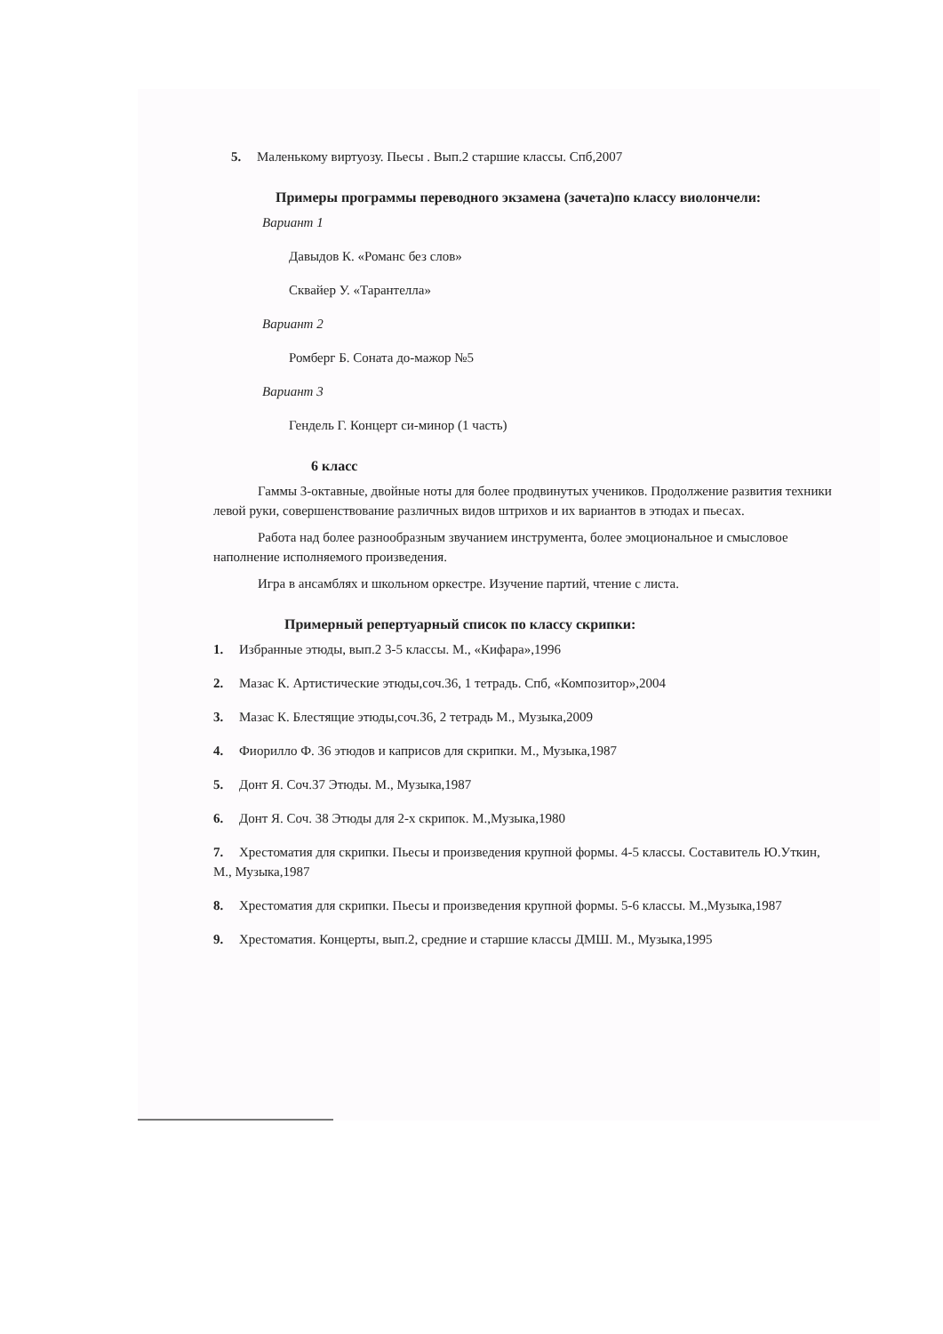5. Маленькому виртуозу. Пьесы . Вып.2 старшие классы. Спб,2007
Примеры программы переводного экзамена (зачета)по классу виолончели:
Вариант 1
Давыдов К. «Романс без слов»
Сквайер У. «Тарантелла»
Вариант 2
Ромберг Б. Соната до-мажор №5
Вариант 3
Гендель Г. Концерт си-минор (1 часть)
6 класс
Гаммы 3-октавные, двойные ноты для более продвинутых учеников. Продолжение развития техники левой руки, совершенствование различных видов штрихов и их вариантов в этюдах и пьесах.
Работа над более разнообразным звучанием инструмента, более эмоциональное и смысловое наполнение исполняемого произведения.
Игра в ансамблях и школьном оркестре. Изучение партий, чтение с листа.
Примерный репертуарный список по классу скрипки:
1. Избранные этюды, вып.2 3-5 классы. М., «Кифара»,1996
2. Мазас К. Артистические этюды,соч.36, 1 тетрадь. Спб, «Композитор»,2004
3. Мазас К. Блестящие этюды,соч.36, 2 тетрадь М., Музыка,2009
4. Фиорилло Ф. 36 этюдов и каприсов для скрипки. М., Музыка,1987
5. Донт Я. Соч.37 Этюды. М., Музыка,1987
6. Донт Я. Соч. 38 Этюды для 2-х скрипок. М.,Музыка,1980
7. Хрестоматия для скрипки. Пьесы и произведения крупной формы. 4-5 классы. Составитель Ю.Уткин, М., Музыка,1987
8. Хрестоматия для скрипки. Пьесы и произведения крупной формы. 5-6 классы. М.,Музыка,1987
9. Хрестоматия. Концерты, вып.2, средние и старшие классы ДМШ. М., Музыка,1995